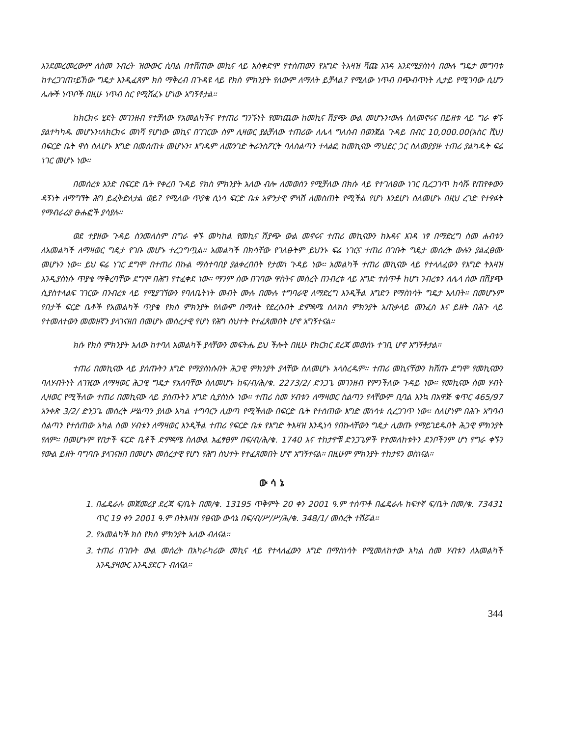እንደመረመረውም ለስመ ንብረት ዝውውር ሲባል በተሸጠው መኪና ላይ አስቀድሞ የተሰጠውን የእግድ ትእዛዝ ሻጩ እገዳ እንደሚያስነሳ በውሉ ግዴታ መግባቱ ከተረጋገጠ፣ይኸው ግዴታ እንዲፈጸም ክስ ማቅረብ በጉዳዩ ላይ የክስ ምክንያት የለውም ለማለት ይቻላል? የሚለው ነጥብ በጭብጥነት ሊታይ የሚገባው ሲሆን ሌሎች ነጥቦች በዚሁ ነጥብ ስር የሚሸፈኑ ሆነው አግኝቶታል፡፡
ከክርክሩ ሂደት መገንዘብ የተቻለው የአመልካችና የተጠሪ ግንኙነት የመነጨው ከመኪና ሽያጭ ውል መሆኑን፣ውሉ ስለመኖሩና በይዘቱ ላይ ግራ ቀኙ ያልተካካዱ መሆኑን፣ለክርክሩ መነሻ የሆነው መኪና በገገርው ስም ሊዛወር ያልቻለው ተጠሪው ለሌላ ግለሰብ በወንጀል ጉዳይ በብር 10,000.00(አስር ሺህ) በፍርድ ቤት ዋስ ስለሆኑ እግድ በመሰጠቱ መሆኑን፣ እግዱም ለመንገድ ትራንስፖርት ባለስልጣን ተላልፎ ከመኪናው ማህደር ጋር ስለመያያዙ ተጠሪ ያልካዱት ፍሬ ነገር መሆኑ ነው፡፡
በመሰረቱ አንድ በፍርድ ቤት የቀረበ ጉዳይ የክስ ምክንያት አለው ብሎ ለመወሰን የሚቻለው በክሱ ላይ የተገለፀው ነገር ቢረጋገጥ ከሳሹ የጠየቀውን ዳኝነት ለማግኘት ሕግ ይፈቅድለታል ወይ? የሚለው ጥያቄ ሲነሳ ፍርድ ቤቱ አዎንታዊ ምላሽ ለመስጠት የሚችል የሆነ እንደሆነ ስለመሆኑ በዚህ ረገድ የተፃፉት የማብራሪያ ፁሑፎች ያሳያሉ፡፡
ወደ ተያዘው ጉዳይ ስንመለስም በግራ ቀኙ መካከል የመኪና ሽያጭ ውል መኖሩና ተጠሪ መኪናውን ከእዳና እገዳ ነፃ በማድረግ ስመ ሐብቱን ለአመልካች ለማዛወር ግዴታ የገቡ መሆኑ ተረጋግጧል፡፡ አመልካች በክሳቸው የገለፁትም ይህንኑ ፍሬ ነገርና ተጠሪ በገቡት ግዴታ መሰረት ውሉን ያልፈፀሙ መሆኑን ነው፡፡ ይህ ፍሬ ነገር ደግሞ በተጠሪ በኩል ማስተባበያ ያልቀረበበት የታመነ ጉዳይ ነው፡፡ አመልካች ተጠሪ መኪናው ላይ የተላለፈውን የእግድ ትእዛዝ እንዲያስነሱ ጥያቄ ማቅረባቸው ደግሞ በሕግ የተፈቀደ ነው፡፡ ማንም ሰው በገባው ዋስትና መሰረት በንብረቱ ላይ እግድ ተሰጥቶ ከሆነ ንብረቱን ለሌላ ሰው በሽያጭ ሲያስተላልፍ ገገርው በንብረቱ ላይ የሚያገኘውን የባለቤትነት መብት ሙሉ በሙሉ ተግባራዊ ለማድረግ እንዲችል እግድን የማስነሳት ግዴታ አለበት፡፡ በመሆኑም የበታች ፍርድ ቤቶች የአመልካች ጥያቄ የክስ ምክንያት የለውም በማለት የደረሱበት ድምዳሜ ስለክስ ምክንያት አጠቃላይ መንፈስ እና ይዘት በሕጉ ላይ የተመለተውን መመዘኛን ያላገናዘበ በመሆኑ መሰረታዊ የሆነ የሕግ ስህተት የተፈጸመበት ሆኖ አግኝተናል፡፡
ክሱ የክስ ምክንያት አለው ከተባለ አመልካች ያላቸውን መፍትሔ ይህ ችሎት በዚሁ የክርክር ደረጃ መወሰኑ ተገቢ ሆኖ አግኝቶታል፡፡
ተጠሪ በመኪናው ላይ ያሰጡትን እግድ የማያስነሱበት ሕጋዊ ምክንያት ያላቸው ስለመሆኑ አላስረዱም፡፡ ተጠሪ መኪናቸውን ከሸጡ ደግሞ የመኪናውን ባለሃብትነት ለገዢው ለማዛወር ሕጋዊ ግዴታ የአለባቸው ስለመሆኑ ከፍ/ብ/ሕ/ቁ. 2273/2/ ድንጋጌ መገንዘብ የምንችለው ጉዳይ ነው፡፡ የመኪናው ስመ ሃብት ሊዛወር የሚችለው ተጠሪ በመኪናው ላይ ያሰጡትን እግድ ሲያስነሱ ነው፡፡ ተጠሪ ስመ ሃብቱን ለማዛወር ስልጣን የላቸውም ቢባል እንኳ በአዋጅ ቁጥር 465/97 አንቀጽ 3/2/ ድንጋጌ መሰረት ሥልጣን ያለው አካል ተግባርን ሊወጣ የሚችለው በፍርድ ቤት የተሰጠው እግድ መነሳቱ ሲረጋገጥ ነው፡፡ ስለሆነም በሕጉ አግባብ ስልጣን የተሰጠው አካል ስመ ሃብቱን ለማዛወር እንዲችል ተጠሪ የፍርድ ቤቱ የእግድ ትእዛዝ እንዲነሳ የበኩላቸውን ግዴታ ሊወጡ የማይገደዱበት ሕጋዊ ምክንያት የለም፡፡ በመሆኑም የበታች ፍርድ ቤቶች ድምዳሜ ስለውል አፈፃፀም በፍ/ብ/ሕ/ቁ. 1740 እና ተከታዮቹ ድንጋጌዎች የተመለከቱትን ደንቦችንም ሆነ የግራ ቀኙን የውል ይዘት ባግባቡ ያላገናዘበ በመሆኑ መሰረታዊ የሆነ የሕግ ስህተት የተፈጸመበት ሆኖ አግኝተናል፡፡ በዚሁም ምክንያት ተከታዩን ወስነናል፡፡
ው ሳ ኔ
1. በፌዴራሉ መጀመሪያ ደረጃ ፍ/ቤት በመ/ቁ. 13195 ጥቅምት 20 ቀን 2001 ዓ.ም ተሰጥቶ በፌዴራሉ ከፍተኛ ፍ/ቤት በመ/ቁ. 73431 ጥር 19 ቀን 2001 ዓ.ም በትእዛዝ የፀናው ውሳኔ በፍ/ብ/ሥ/ሥ/ሕ/ቁ. 348/1/ መሰረት ተሽሯል፡፡
2. የአመልካች ክስ የክስ ምክንያት አለው ብለናል፡፡
3. ተጠሪ በገቡት ውል መሰረት በአካራካሪው መኪና ላይ የተላለፈውን እግድ በማስነሳት የሚመለከተው አካል ስመ ሃብቱን ለአመልካች እንዲያዛውር እንዲያደርጉ ብለናል፡፡
344